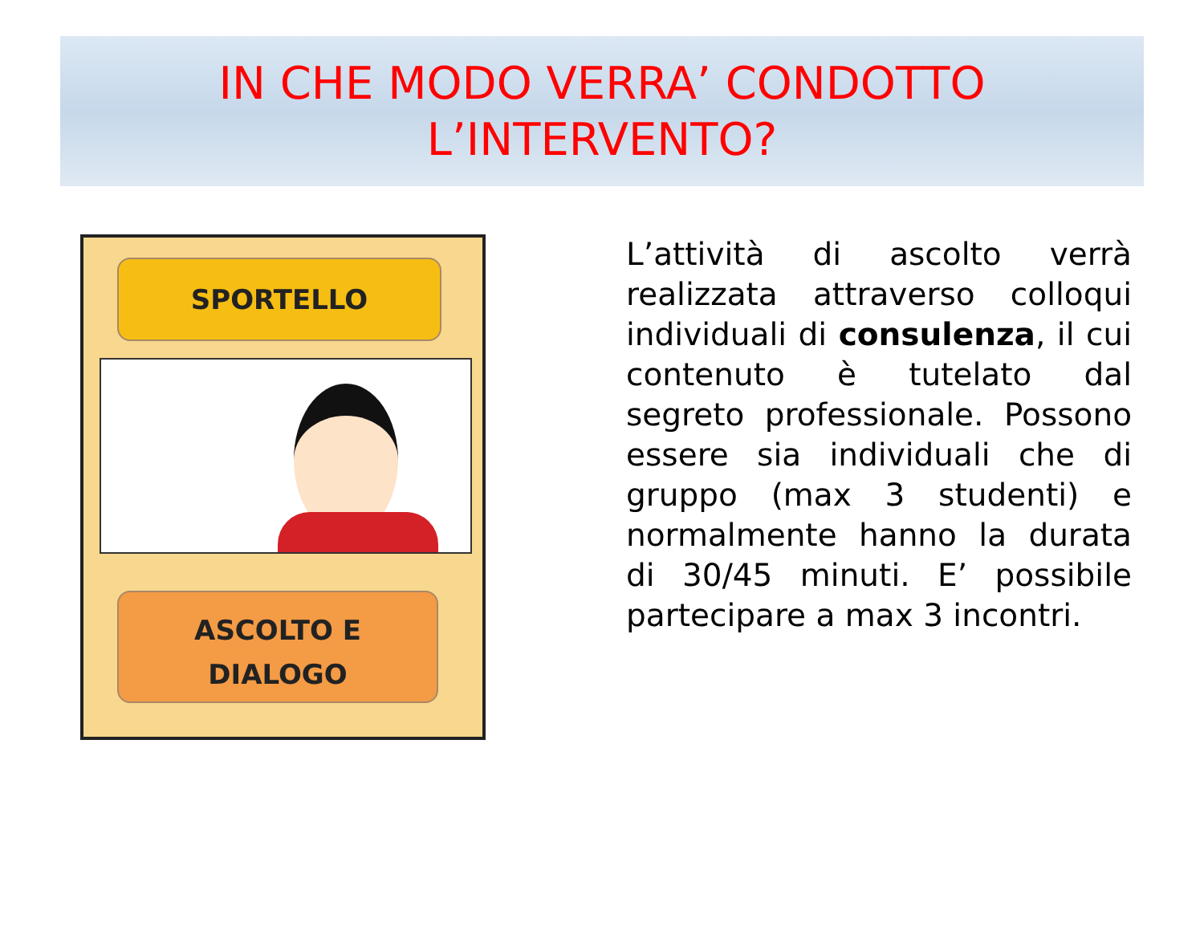IN CHE MODO VERRA’ CONDOTTO
L’INTERVENTO?
SPORTELLO
ASCOLTO E
DIALOGO
L’attività di ascolto verrà realizzata attraverso colloqui individuali di consulenza, il cui contenuto è tutelato dal segreto professionale. Possono essere sia individuali che di gruppo (max 3 studenti) e normalmente hanno la durata di 30/45 minuti. E’ possibile partecipare a max 3 incontri.